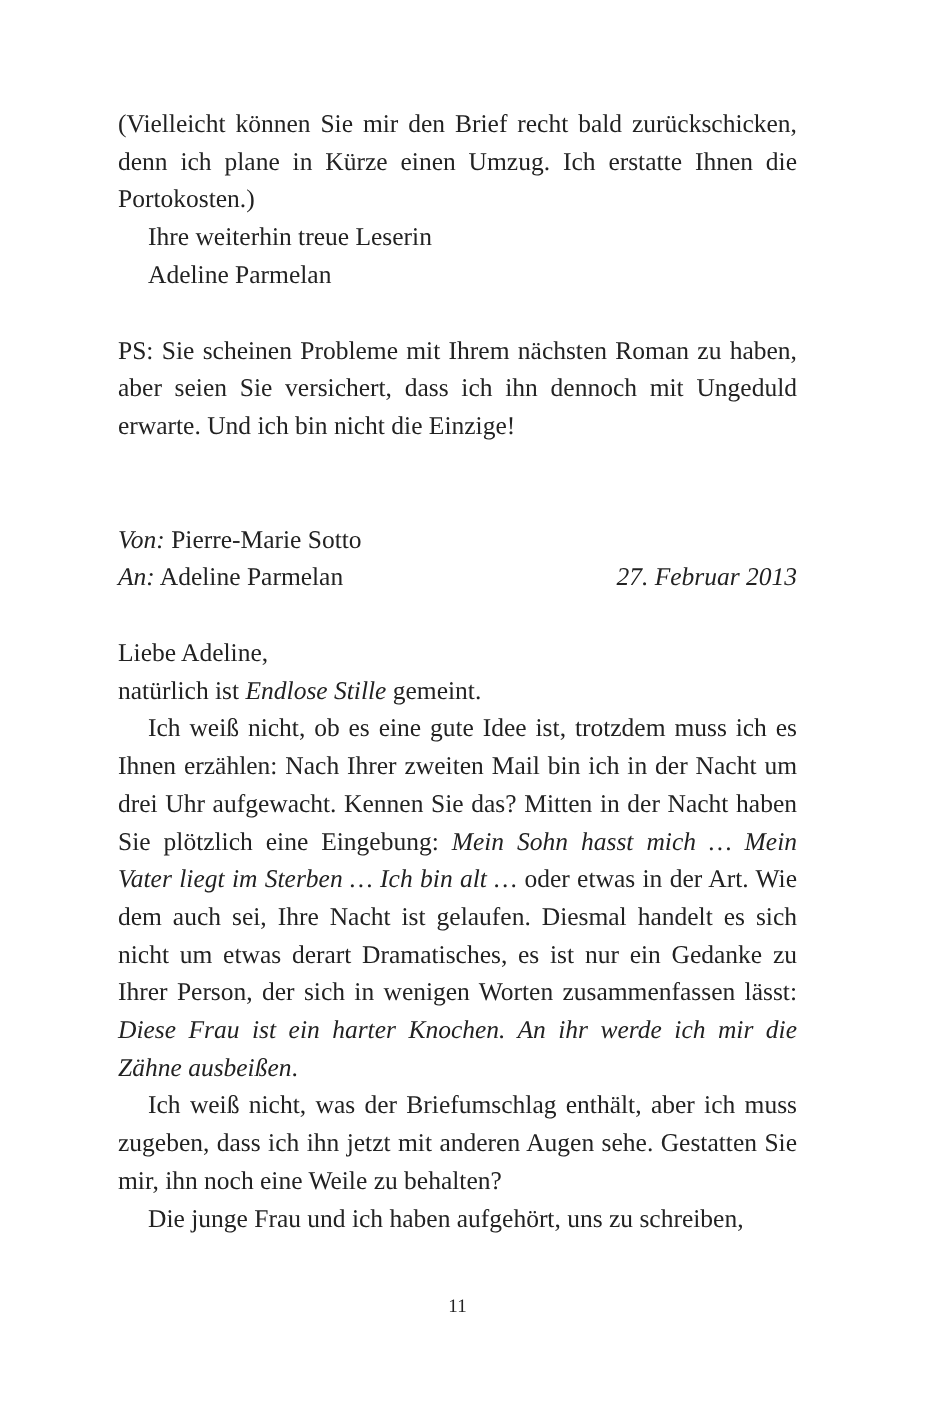(Vielleicht können Sie mir den Brief recht bald zurück­schicken, denn ich plane in Kürze einen Umzug. Ich erstatte Ihnen die Portokosten.)
Ihre weiterhin treue Leserin
Adeline Parmelan
PS: Sie scheinen Probleme mit Ihrem nächsten Roman zu haben, aber seien Sie versichert, dass ich ihn dennoch mit Ungeduld erwarte. Und ich bin nicht die Einzige!
Von: Pierre-Marie Sotto
An: Adeline Parmelan 27. Februar 2013
Liebe Adeline,
natürlich ist Endlose Stille gemeint.
Ich weiß nicht, ob es eine gute Idee ist, trotzdem muss ich es Ihnen erzählen: Nach Ihrer zweiten Mail bin ich in der Nacht um drei Uhr aufgewacht. Kennen Sie das? Mitten in der Nacht haben Sie plötzlich eine Eingebung: Mein Sohn hasst mich … Mein Vater liegt im Sterben … Ich bin alt … oder etwas in der Art. Wie dem auch sei, Ihre Nacht ist gelaufen. Diesmal handelt es sich nicht um etwas derart Dramatisches, es ist nur ein Gedanke zu Ihrer Person, der sich in wenigen Worten zusammenfassen lässt: Diese Frau ist ein harter Knochen. An ihr werde ich mir die Zähne ausbeißen.
Ich weiß nicht, was der Briefumschlag enthält, aber ich muss zugeben, dass ich ihn jetzt mit anderen Augen sehe. Gestatten Sie mir, ihn noch eine Weile zu behalten?
Die junge Frau und ich haben aufgehört, uns zu schreiben,
11